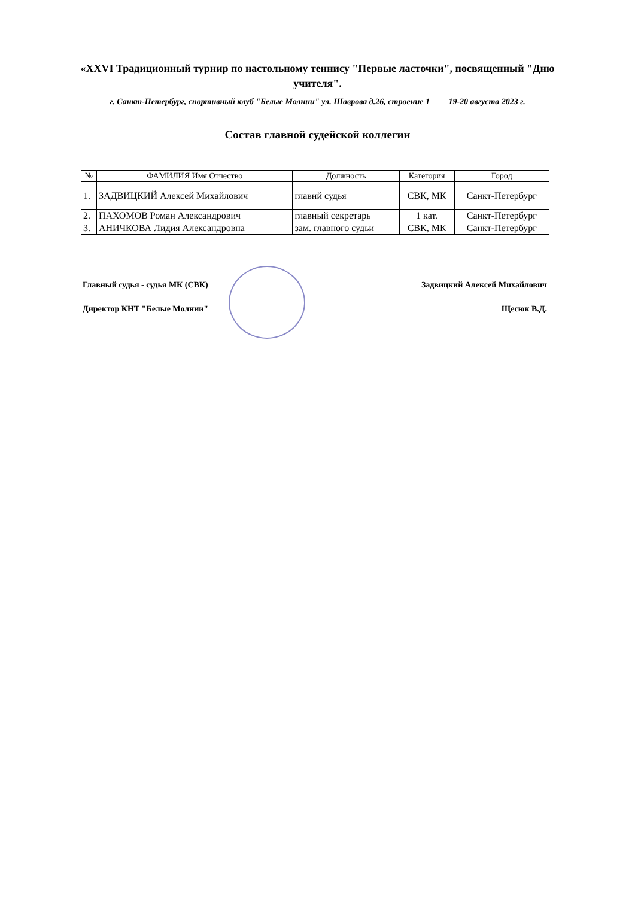«XXVI Традиционный турнир по настольному теннису "Первые ласточки", посвященный "Дню учителя".
г. Санкт-Петербург, спортивный клуб "Белые Молнии" ул. Шаврова д.26, строение 1 19-20 августа 2023 г.
Состав главной судейской коллегии
| № | ФАМИЛИЯ Имя Отчество | Должность | Категория | Город |
| --- | --- | --- | --- | --- |
| 1. | ЗАДВИЦКИЙ Алексей Михайлович | главнй судья | СВК, МК | Санкт-Петербург |
| 2. | ПАХОМОВ Роман Александрович | главный секретарь | 1 кат. | Санкт-Петербург |
| 3. | АНИЧКОВА Лидия Александровна | зам. главного судьи | СВК, МК | Санкт-Петербург |
Главный судья - судья МК (СВК) Задвицкий Алексей Михайлович
Директор КНТ "Белые Молнии" Щесюк В.Д.